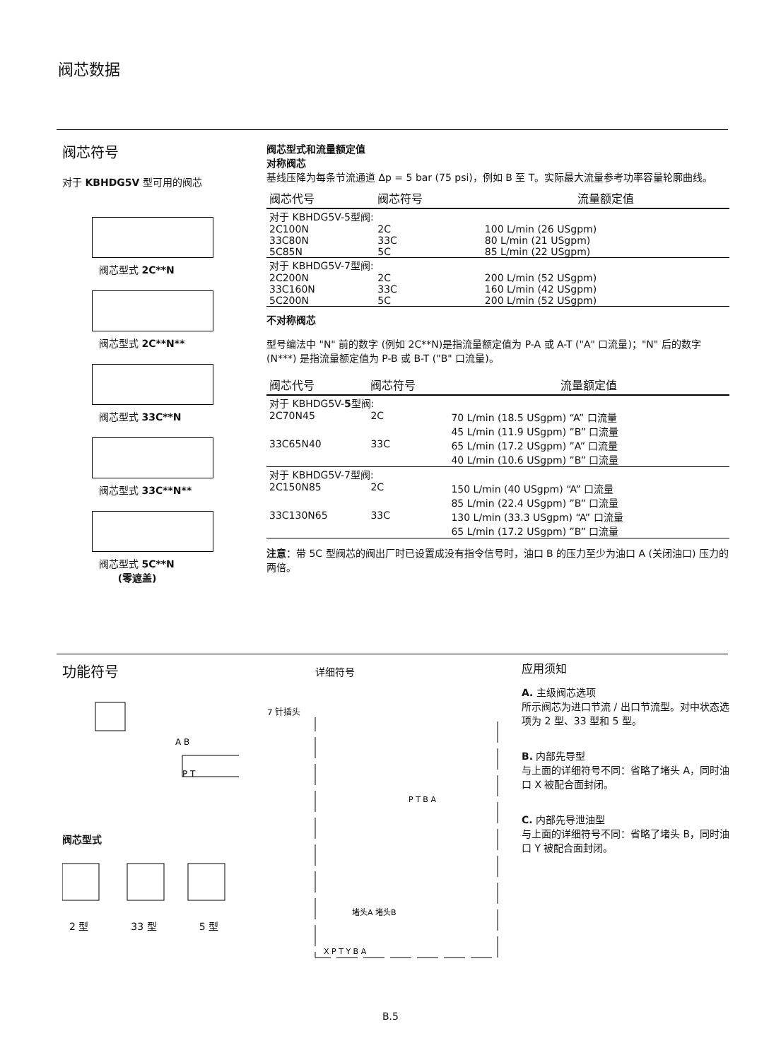阀芯数据
阀芯符号
对于 KBHDG5V 型可用的阀芯
阀芯型式 2C**N
阀芯型式 2C**N**
阀芯型式 33C**N
阀芯型式 33C**N**
阀芯型式 5C**N
(零遮盖)
阀芯型式和流量额定值
对称阀芯
基线压降为每条节流通道 Δp = 5 bar (75 psi)，例如 B 至 T。实际最大流量参考功率容量轮廓曲线。
| 阀芯代号 | 阀芯符号 | 流量额定值 |
| --- | --- | --- |
| 对于 KBHDG5V-5型阀: | | |
| 2C100N | 2C | 100 L/min (26 USgpm) |
| 33C80N | 33C | 80 L/min (21 USgpm) |
| 5C85N | 5C | 85 L/min (22 USgpm) |
| 对于 KBHDG5V-7型阀: | | |
| 2C200N | 2C | 200 L/min (52 USgpm) |
| 33C160N | 33C | 160 L/min (42 USgpm) |
| 5C200N | 5C | 200 L/min (52 USgpm) |
不对称阀芯
型号编法中 "N" 前的数字 (例如 2C**N)是指流量额定值为 P-A 或 A-T ("A" 口流量)；"N" 后的数字 (N***) 是指流量额定值为 P-B 或 B-T ("B" 口流量)。
| 阀芯代号 | 阀芯符号 | 流量额定值 |
| --- | --- | --- |
| 对于 KBHDG5V- 5 型阀: | | |
| 2C70N45 | 2C | 70 L/min (18.5 USgpm) “A” 口流量 45 L/min (11.9 USgpm) ”B” 口流量 |
| 33C65N40 | 33C | 65 L/min (17.2 USgpm) ”A” 口流量 40 L/min (10.6 USgpm) ”B” 口流量 |
| 对于 KBHDG5V-7型阀: | | |
| 2C150N85 | 2C | 150 L/min (40 USgpm) “A” 口流量 85 L/min (22.4 USgpm) ”B” 口流量 |
| 33C130N65 | 33C | 130 L/min (33.3 USgpm) “A” 口流量 65 L/min (17.2 USgpm) ”B” 口流量 |
注意：带 5C 型阀芯的阀出厂时已设置成没有指令信号时，油口 B 的压力至少为油口 A (关闭油口) 压力的两倍。
功能符号
P T
A B
阀芯型式
2 型 33 型 5 型
详细符号
7 针插头
P T B A
堵头A 堵头B
X P T Y B A
应用须知
A. 主级阀芯选项
所示阀芯为进口节流 / 出口节流型。对中状态选项为 2 型、33 型和 5 型。
B. 内部先导型
与上面的详细符号不同：省略了堵头 A，同时油口 X 被配合面封闭。
C. 内部先导泄油型
与上面的详细符号不同：省略了堵头 B，同时油口 Y 被配合面封闭。
B.5